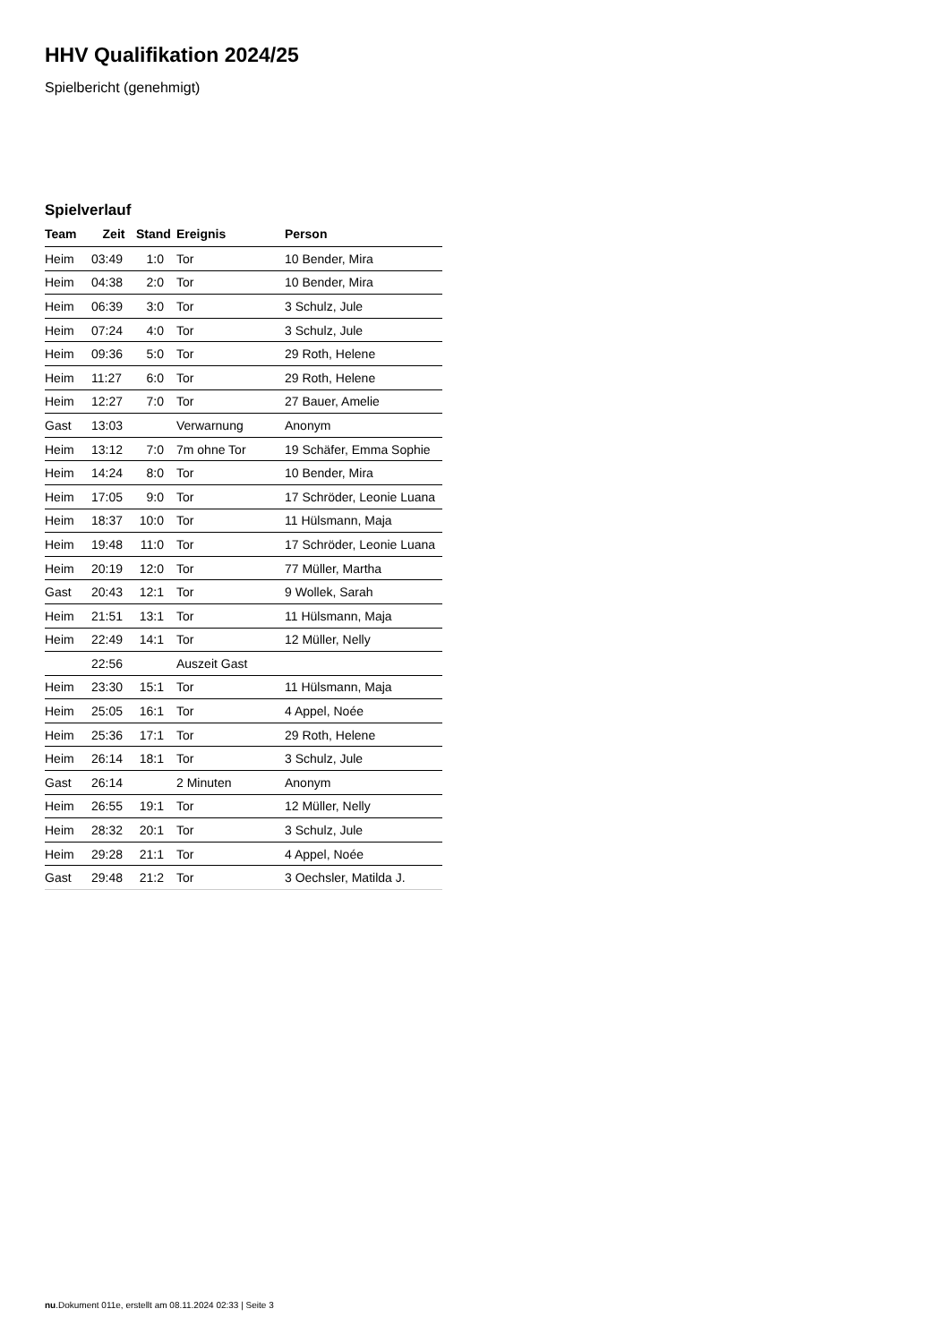HHV Qualifikation 2024/25
Spielbericht (genehmigt)
Spielverlauf
| Team | Zeit | Stand | Ereignis | Person |
| --- | --- | --- | --- | --- |
| Heim | 03:49 | 1:0 | Tor | 10 Bender, Mira |
| Heim | 04:38 | 2:0 | Tor | 10 Bender, Mira |
| Heim | 06:39 | 3:0 | Tor | 3 Schulz, Jule |
| Heim | 07:24 | 4:0 | Tor | 3 Schulz, Jule |
| Heim | 09:36 | 5:0 | Tor | 29 Roth, Helene |
| Heim | 11:27 | 6:0 | Tor | 29 Roth, Helene |
| Heim | 12:27 | 7:0 | Tor | 27 Bauer, Amelie |
| Gast | 13:03 | | Verwarnung | Anonym |
| Heim | 13:12 | 7:0 | 7m ohne Tor | 19 Schäfer, Emma Sophie |
| Heim | 14:24 | 8:0 | Tor | 10 Bender, Mira |
| Heim | 17:05 | 9:0 | Tor | 17 Schröder, Leonie Luana |
| Heim | 18:37 | 10:0 | Tor | 11 Hülsmann, Maja |
| Heim | 19:48 | 11:0 | Tor | 17 Schröder, Leonie Luana |
| Heim | 20:19 | 12:0 | Tor | 77 Müller, Martha |
| Gast | 20:43 | 12:1 | Tor | 9 Wollek, Sarah |
| Heim | 21:51 | 13:1 | Tor | 11 Hülsmann, Maja |
| Heim | 22:49 | 14:1 | Tor | 12 Müller, Nelly |
| | 22:56 | | Auszeit Gast | |
| Heim | 23:30 | 15:1 | Tor | 11 Hülsmann, Maja |
| Heim | 25:05 | 16:1 | Tor | 4 Appel, Noée |
| Heim | 25:36 | 17:1 | Tor | 29 Roth, Helene |
| Heim | 26:14 | 18:1 | Tor | 3 Schulz, Jule |
| Gast | 26:14 | | 2 Minuten | Anonym |
| Heim | 26:55 | 19:1 | Tor | 12 Müller, Nelly |
| Heim | 28:32 | 20:1 | Tor | 3 Schulz, Jule |
| Heim | 29:28 | 21:1 | Tor | 4 Appel, Noée |
| Gast | 29:48 | 21:2 | Tor | 3 Oechsler, Matilda J. |
nu.Dokument 011e, erstellt am 08.11.2024 02:33 | Seite 3